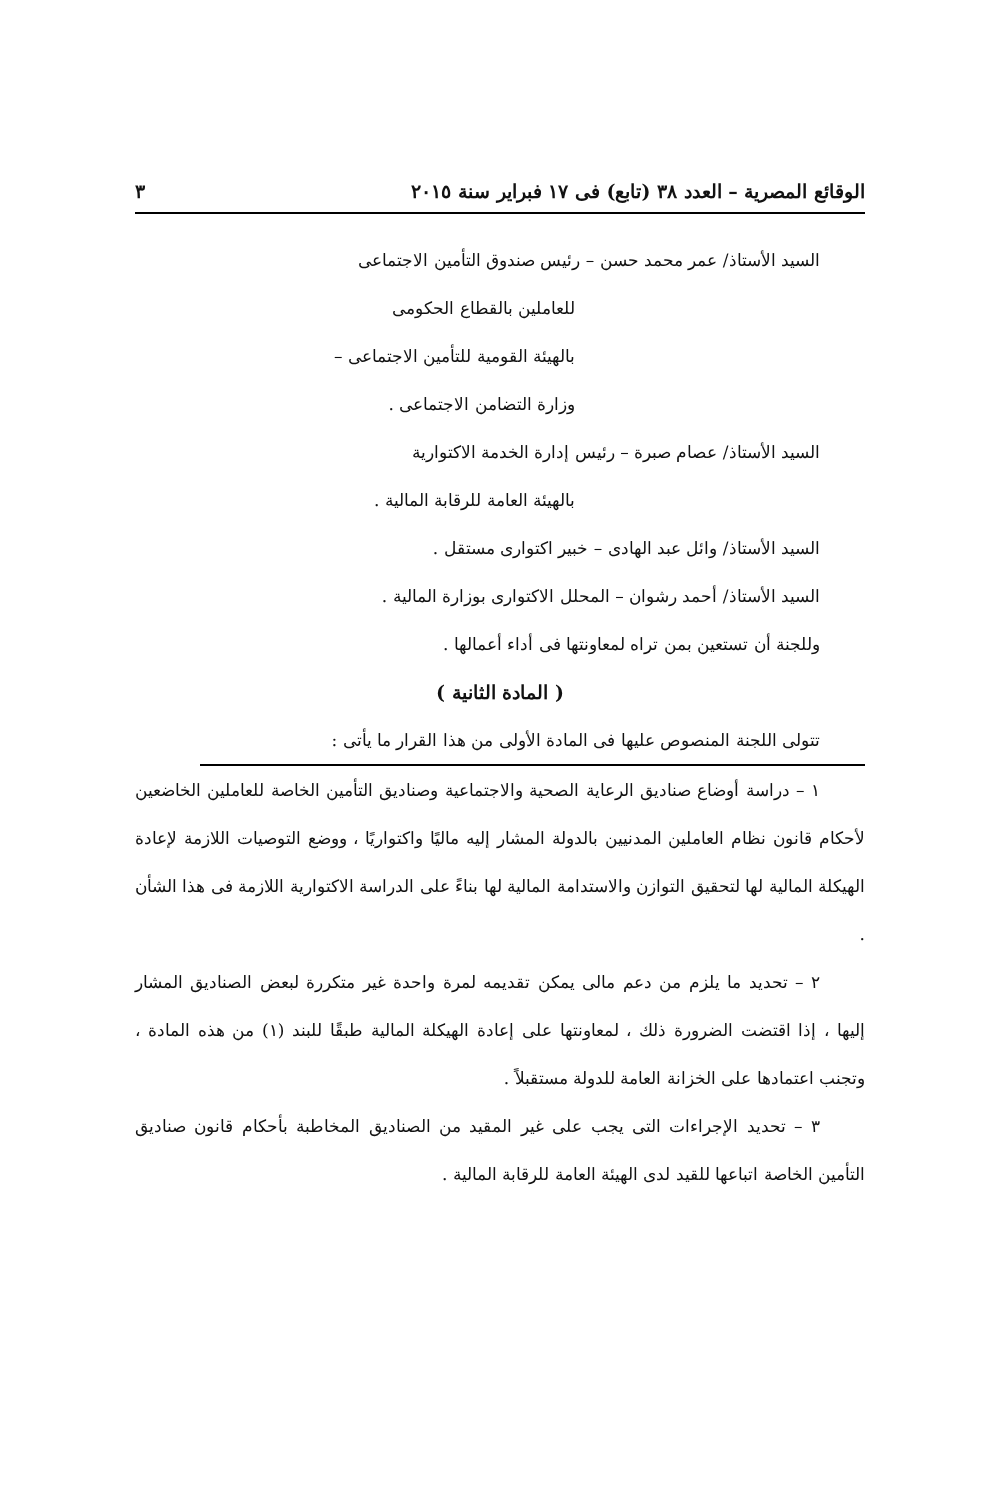الوقائع المصرية – العدد ٣٨ (تابع) فى ١٧ فبراير سنة ٢٠١٥ ٣
السيد الأستاذ/ عمر محمد حسن – رئيس صندوق التأمين الاجتماعى
للعاملين بالقطاع الحكومى
بالهيئة القومية للتأمين الاجتماعى –
وزارة التضامن الاجتماعى .
السيد الأستاذ/ عصام صبرة – رئيس إدارة الخدمة الاكتوارية
بالهيئة العامة للرقابة المالية .
السيد الأستاذ/ وائل عبد الهادى – خبير اكتوارى مستقل .
السيد الأستاذ/ أحمد رشوان – المحلل الاكتوارى بوزارة المالية .
وللجنة أن تستعين بمن تراه لمعاونتها فى أداء أعمالها .
( المادة الثانية )
تتولى اللجنة المنصوص عليها فى المادة الأولى من هذا القرار ما يأتى :
١ – دراسة أوضاع صناديق الرعاية الصحية والاجتماعية وصناديق التأمين الخاصة للعاملين الخاضعين لأحكام قانون نظام العاملين المدنيين بالدولة المشار إليه ماليًا واكتواريًا ، ووضع التوصيات اللازمة لإعادة الهيكلة المالية لها لتحقيق التوازن والاستدامة المالية لها بناءً على الدراسة الاكتوارية اللازمة فى هذا الشأن .
٢ – تحديد ما يلزم من دعم مالى يمكن تقديمه لمرة واحدة غير متكررة لبعض الصناديق المشار إليها ، إذا اقتضت الضرورة ذلك ، لمعاونتها على إعادة الهيكلة المالية طبقًا للبند (١) من هذه المادة ، وتجنب اعتمادها على الخزانة العامة للدولة مستقبلاً .
٣ – تحديد الإجراءات التى يجب على غير المقيد من الصناديق المخاطبة بأحكام قانون صناديق التأمين الخاصة اتباعها للقيد لدى الهيئة العامة للرقابة المالية .